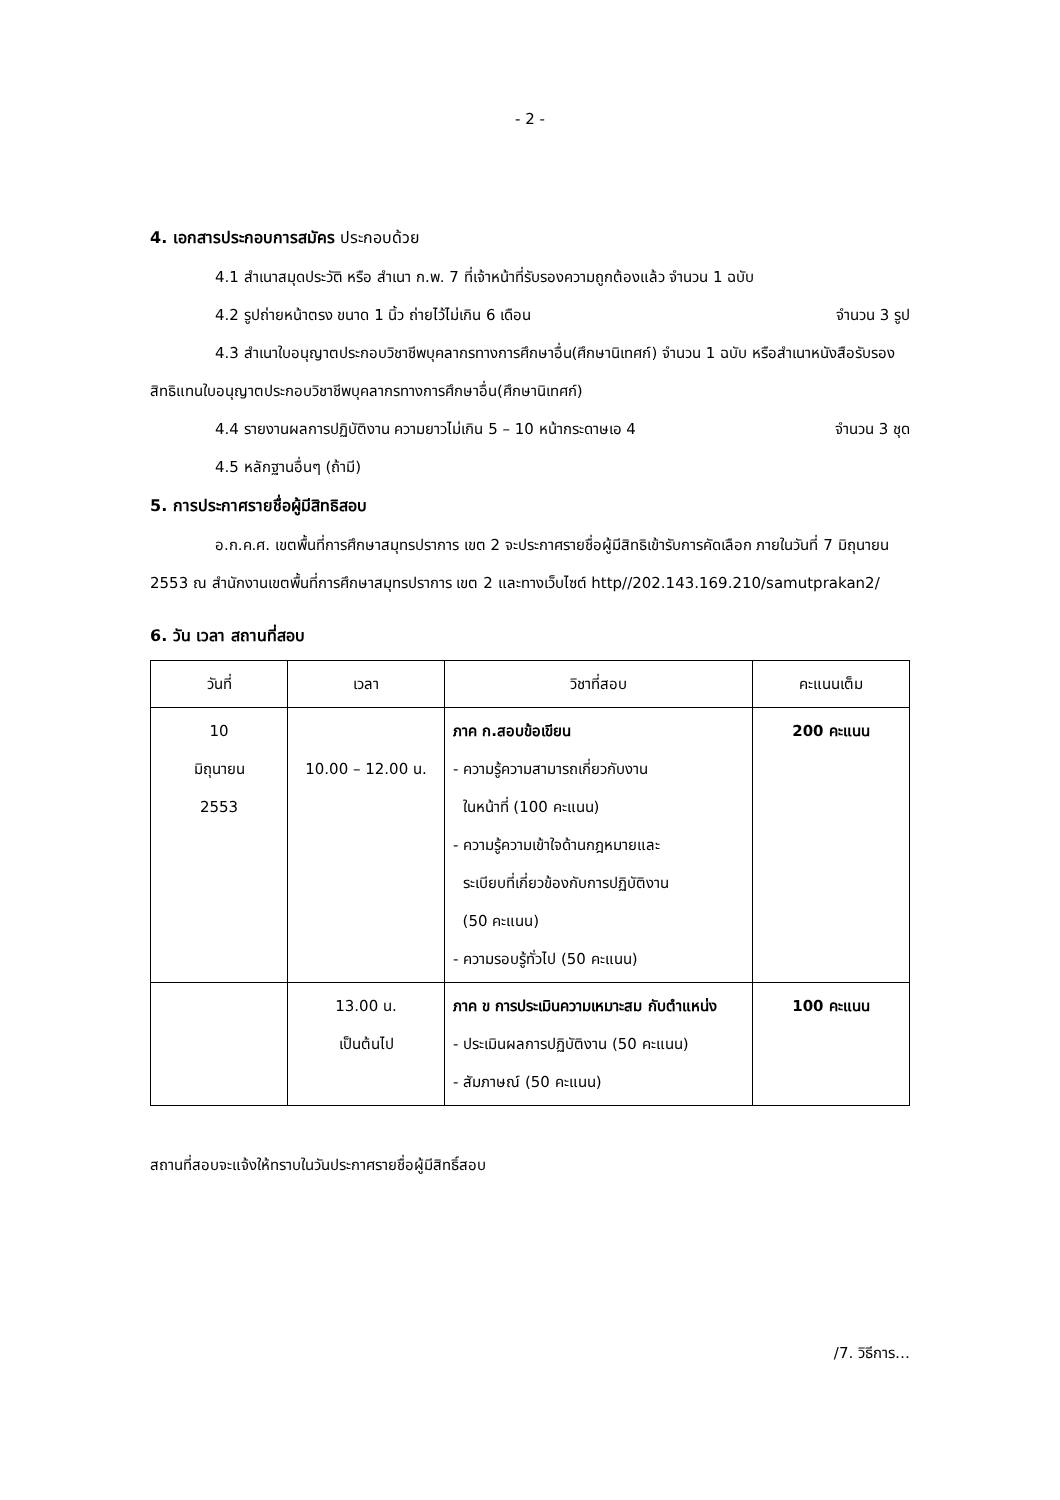- 2 -
4. เอกสารประกอบการสมัคร ประกอบด้วย
4.1 สำเนาสมุดประวัติ หรือ สำเนา ก.พ. 7 ที่เจ้าหน้าที่รับรองความถูกต้องแล้ว จำนวน 1 ฉบับ
4.2 รูปถ่ายหน้าตรง ขนาด 1 นิ้ว ถ่ายไว้ไม่เกิน 6 เดือน จำนวน 3 รูป
4.3 สำเนาใบอนุญาตประกอบวิชาชีพบุคลากรทางการศึกษาอื่น(ศึกษานิเทศก์) จำนวน 1 ฉบับ หรือสำเนาหนังสือรับรองสิทธิแทนใบอนุญาตประกอบวิชาชีพบุคลากรทางการศึกษาอื่น(ศึกษานิเทศก์)
4.4 รายงานผลการปฏิบัติงาน ความยาวไม่เกิน 5 – 10 หน้ากระดาษเอ 4 จำนวน 3 ชุด
4.5 หลักฐานอื่นๆ (ถ้ามี)
5. การประกาศรายชื่อผู้มีสิทธิสอบ
อ.ก.ค.ศ. เขตพื้นที่การศึกษาสมุทรปราการ เขต 2 จะประกาศรายชื่อผู้มีสิทธิเข้ารับการคัดเลือก ภายในวันที่ 7 มิถุนายน 2553 ณ สำนักงานเขตพื้นที่การศึกษาสมุทรปราการ เขต 2 และทางเว็บไซต์ http//202.143.169.210/samutprakan2/
6. วัน เวลา สถานที่สอบ
| วันที่ | เวลา | วิชาที่สอบ | คะแนนเต็ม |
| --- | --- | --- | --- |
| 10 มิถุนายน 2553 | 10.00 – 12.00 น. | ภาค ก.สอบข้อเขียน - ความรู้ความสามารถเกี่ยวกับงาน ในหน้าที่ (100 คะแนน) - ความรู้ความเข้าใจด้านกฎหมายและ ระเบียบที่เกี่ยวข้องกับการปฏิบัติงาน (50 คะแนน) - ความรอบรู้ทั่วไป (50 คะแนน) | 200 คะแนน |
| | 13.00 น. เป็นต้นไป | ภาค ข การประเมินความเหมาะสม กับตำแหน่ง - ประเมินผลการปฏิบัติงาน (50 คะแนน) - สัมภาษณ์ (50 คะแนน) | 100 คะแนน |
สถานที่สอบจะแจ้งให้ทราบในวันประกาศรายชื่อผู้มีสิทธิ์สอบ
/7. วิธีการ…